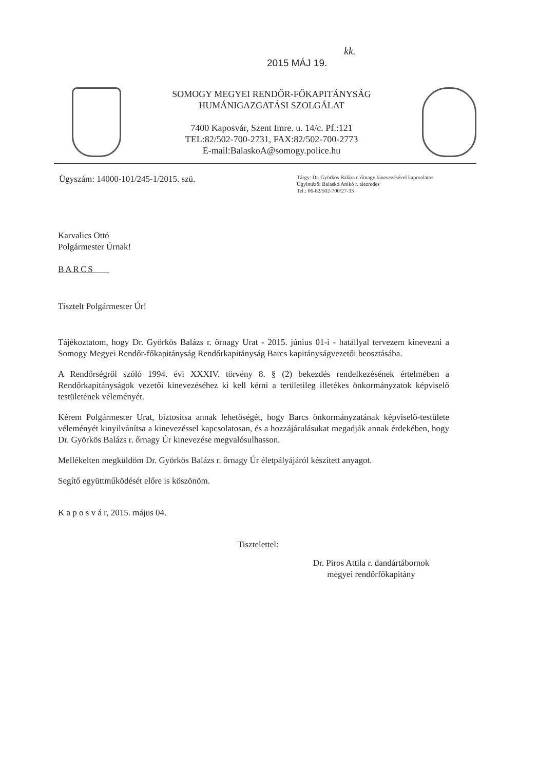kk.
2015 MÁJ 19.
SOMOGY MEGYEI RENDŐR-FŐKAPITÁNYSÁG
HUMÁNIGAZGATÁSI SZOLGÁLAT
7400 Kaposvár, Szent Imre. u. 14/c. Pf.:121
TEL:82/502-700-2731, FAX:82/502-700-2773
E-mail:BalaskoA@somogy.police.hu
Ügyszám: 14000-101/245-1/2015. szü.
Tárgy: Dr. Györkös Balázs r. őrnagy kinevezésével kapcsolatos
Ügyintéző: Balaskó Anikó r. alezredes
Tel.: 06-82/502-700/27-33
Karvalics Ottó
Polgármester Úrnak!
BARCS
Tisztelt Polgármester Úr!
Tájékoztatom, hogy Dr. Györkös Balázs r. őrnagy Urat - 2015. június 01-i - hatállyal tervezem kinevezni a Somogy Megyei Rendőr-főkapitányság Rendőrkapitányság Barcs kapitányságvezetői beosztásába.
A Rendőrségről szóló 1994. évi XXXIV. törvény 8. § (2) bekezdés rendelkezésének értelmében a Rendőrkapitányságok vezetői kinevezéséhez ki kell kérni a területileg illetékes önkormányzatok képviselő testületének véleményét.
Kérem Polgármester Urat, biztosítsa annak lehetőségét, hogy Barcs önkormányzatának képviselő-testülete véleményét kinyilvánítsa a kinevezéssel kapcsolatosan, és a hozzájárulásukat megadják annak érdekében, hogy Dr. Györkös Balázs r. őrnagy Úr kinevezése megvalósulhasson.
Mellékelten megküldöm Dr. Györkös Balázs r. őrnagy Úr életpályájáról készített anyagot.
Segítő együttműködését előre is köszönöm.
K a p o s v á r, 2015. május 04.
Tisztelettel:
Dr. Piros Attila r. dandártábornok
megyei rendőrfőkapitány